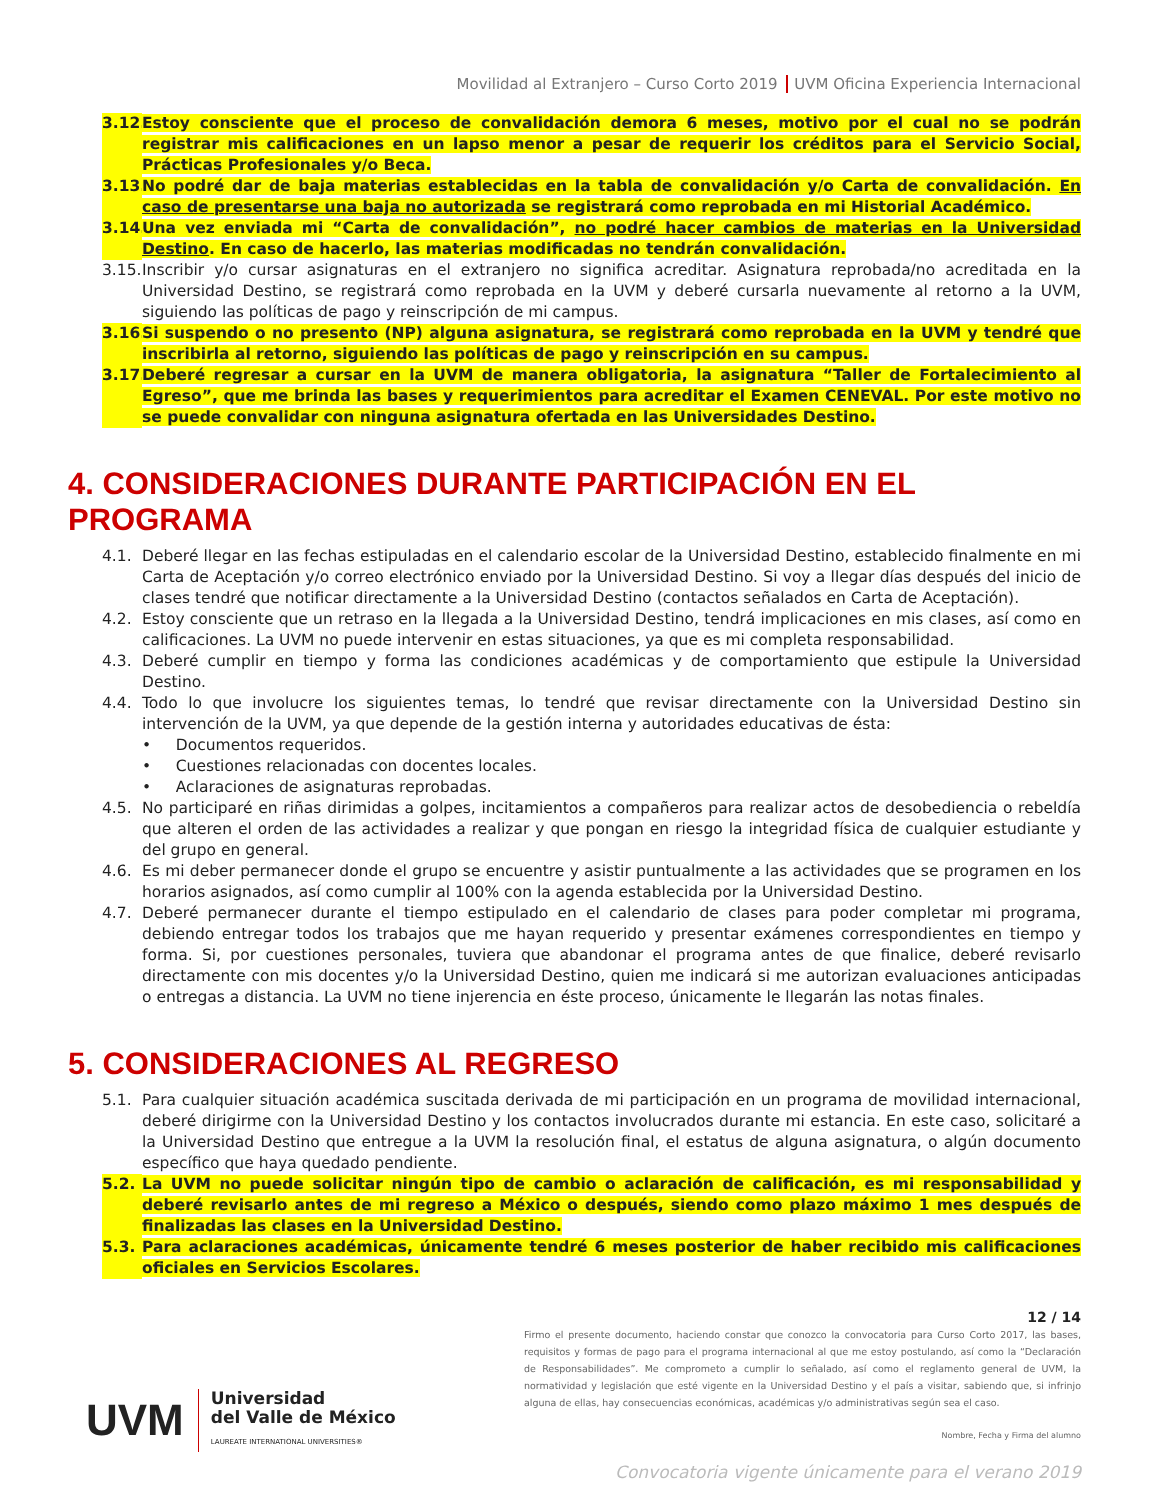Movilidad al Extranjero – Curso Corto 2019 UVM Oficina Experiencia Internacional
3.12.
Estoy consciente que el proceso de convalidación demora 6 meses, motivo por el cual no se podrán registrar mis calificaciones en un lapso menor a pesar de requerir los créditos para el Servicio Social, Prácticas Profesionales y/o Beca.
3.13.
No podré dar de baja materias establecidas en la tabla de convalidación y/o Carta de convalidación. En caso de presentarse una baja no autorizada se registrará como reprobada en mi Historial Académico.
3.14.
Una vez enviada mi “Carta de convalidación”, no podré hacer cambios de materias en la Universidad Destino. En caso de hacerlo, las materias modificadas no tendrán convalidación.
3.15.
Inscribir y/o cursar asignaturas en el extranjero no significa acreditar. Asignatura reprobada/no acreditada en la Universidad Destino, se registrará como reprobada en la UVM y deberé cursarla nuevamente al retorno a la UVM, siguiendo las políticas de pago y reinscripción de mi campus.
3.16.
Si suspendo o no presento (NP) alguna asignatura, se registrará como reprobada en la UVM y tendré que inscribirla al retorno, siguiendo las políticas de pago y reinscripción en su campus.
3.17.
Deberé regresar a cursar en la UVM de manera obligatoria, la asignatura “Taller de Fortalecimiento al Egreso”, que me brinda las bases y requerimientos para acreditar el Examen CENEVAL. Por este motivo no se puede convalidar con ninguna asignatura ofertada en las Universidades Destino.
4. CONSIDERACIONES DURANTE PARTICIPACIÓN EN EL PROGRAMA
4.1. Deberé llegar en las fechas estipuladas en el calendario escolar de la Universidad Destino, establecido finalmente en mi Carta de Aceptación y/o correo electrónico enviado por la Universidad Destino. Si voy a llegar días después del inicio de clases tendré que notificar directamente a la Universidad Destino (contactos señalados en Carta de Aceptación).
4.2. Estoy consciente que un retraso en la llegada a la Universidad Destino, tendrá implicaciones en mis clases, así como en calificaciones. La UVM no puede intervenir en estas situaciones, ya que es mi completa responsabilidad.
4.3. Deberé cumplir en tiempo y forma las condiciones académicas y de comportamiento que estipule la Universidad Destino.
4.4. Todo lo que involucre los siguientes temas, lo tendré que revisar directamente con la Universidad Destino sin intervención de la UVM, ya que depende de la gestión interna y autoridades educativas de ésta:
• Documentos requeridos.
• Cuestiones relacionadas con docentes locales.
• Aclaraciones de asignaturas reprobadas.
4.5. No participaré en riñas dirimidas a golpes, incitamientos a compañeros para realizar actos de desobediencia o rebeldía que alteren el orden de las actividades a realizar y que pongan en riesgo la integridad física de cualquier estudiante y del grupo en general.
4.6. Es mi deber permanecer donde el grupo se encuentre y asistir puntualmente a las actividades que se programen en los horarios asignados, así como cumplir al 100% con la agenda establecida por la Universidad Destino.
4.7. Deberé permanecer durante el tiempo estipulado en el calendario de clases para poder completar mi programa, debiendo entregar todos los trabajos que me hayan requerido y presentar exámenes correspondientes en tiempo y forma. Si, por cuestiones personales, tuviera que abandonar el programa antes de que finalice, deberé revisarlo directamente con mis docentes y/o la Universidad Destino, quien me indicará si me autorizan evaluaciones anticipadas o entregas a distancia. La UVM no tiene injerencia en éste proceso, únicamente le llegarán las notas finales.
5. CONSIDERACIONES AL REGRESO
5.1. Para cualquier situación académica suscitada derivada de mi participación en un programa de movilidad internacional, deberé dirigirme con la Universidad Destino y los contactos involucrados durante mi estancia. En este caso, solicitaré a la Universidad Destino que entregue a la UVM la resolución final, el estatus de alguna asignatura, o algún documento específico que haya quedado pendiente.
5.2. La UVM no puede solicitar ningún tipo de cambio o aclaración de calificación, es mi responsabilidad y deberé revisarlo antes de mi regreso a México o después, siendo como plazo máximo 1 mes después de finalizadas las clases en la Universidad Destino.
5.3. Para aclaraciones académicas, únicamente tendré 6 meses posterior de haber recibido mis calificaciones oficiales en Servicios Escolares.
UVM
Universidad
del Valle de México
LAUREATE INTERNATIONAL UNIVERSITIES®
12 / 14
Firmo el presente documento, haciendo constar que conozco la convocatoria para Curso Corto 2017, las bases, requisitos y formas de pago para el programa internacional al que me estoy postulando, así como la “Declaración de Responsabilidades”. Me comprometo a cumplir lo señalado, así como el reglamento general de UVM, la normatividad y legislación que esté vigente en la Universidad Destino y el país a visitar, sabiendo que, si infrinjo alguna de ellas, hay consecuencias económicas, académicas y/o administrativas según sea el caso.
Nombre, Fecha y Firma del alumno
Convocatoria vigente únicamente para el verano 2019